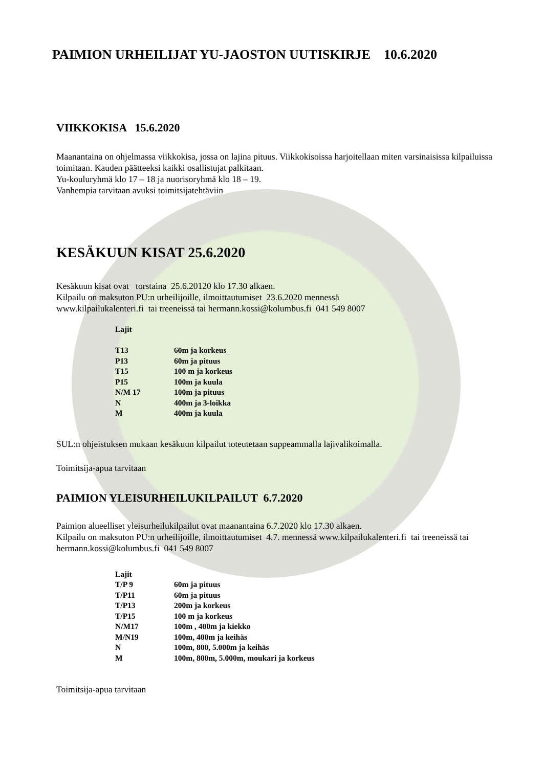PAIMION URHEILIJAT YU-JAOSTON UUTISKIRJE 10.6.2020
VIIKKOKISA 15.6.2020
Maanantaina on ohjelmassa viikkokisa, jossa on lajina pituus. Viikkokisoissa harjoitellaan miten varsinaisissa kilpailuissa toimitaan. Kauden päätteeksi kaikki osallistujat palkitaan.
Yu-kouluryhmä klo 17 – 18 ja nuorisoryhmä klo 18 – 19.
Vanhempia tarvitaan avuksi toimitsijatehtäviin
KESÄKUUN KISAT 25.6.2020
Kesäkuun kisat ovat torstaina 25.6.20120 klo 17.30 alkaen.
Kilpailu on maksuton PU:n urheilijoille, ilmoittautumiset 23.6.2020 mennessä
www.kilpailukalenteri.fi tai treeneissä tai hermann.kossi@kolumbus.fi 041 549 8007
| Lajit | |
| T13 | 60m ja korkeus |
| P13 | 60m ja pituus |
| T15 | 100 m ja korkeus |
| P15 | 100m ja kuula |
| N/M 17 | 100m ja pituus |
| N | 400m ja 3-loikka |
| M | 400m ja kuula |
SUL:n ohjeistuksen mukaan kesäkuun kilpailut toteutetaan suppeammalla lajivalikoimalla.
Toimitsija-apua tarvitaan
PAIMION YLEISURHEILUKILPAILUT 6.7.2020
Paimion alueelliset yleisurheilukilpailut ovat maanantaina 6.7.2020 klo 17.30 alkaen.
Kilpailu on maksuton PU:n urheilijoille, ilmoittautumiset 4.7. mennessä www.kilpailukalenteri.fi tai treeneissä tai hermann.kossi@kolumbus.fi 041 549 8007
| Lajit | |
| T/P 9 | 60m ja pituus |
| T/P11 | 60m ja pituus |
| T/P13 | 200m ja korkeus |
| T/P15 | 100 m ja korkeus |
| N/M17 | 100m , 400m ja kiekko |
| M/N19 | 100m, 400m ja keihäs |
| N | 100m, 800, 5.000m ja keihäs |
| M | 100m, 800m, 5.000m, moukari ja korkeus |
Toimitsija-apua tarvitaan